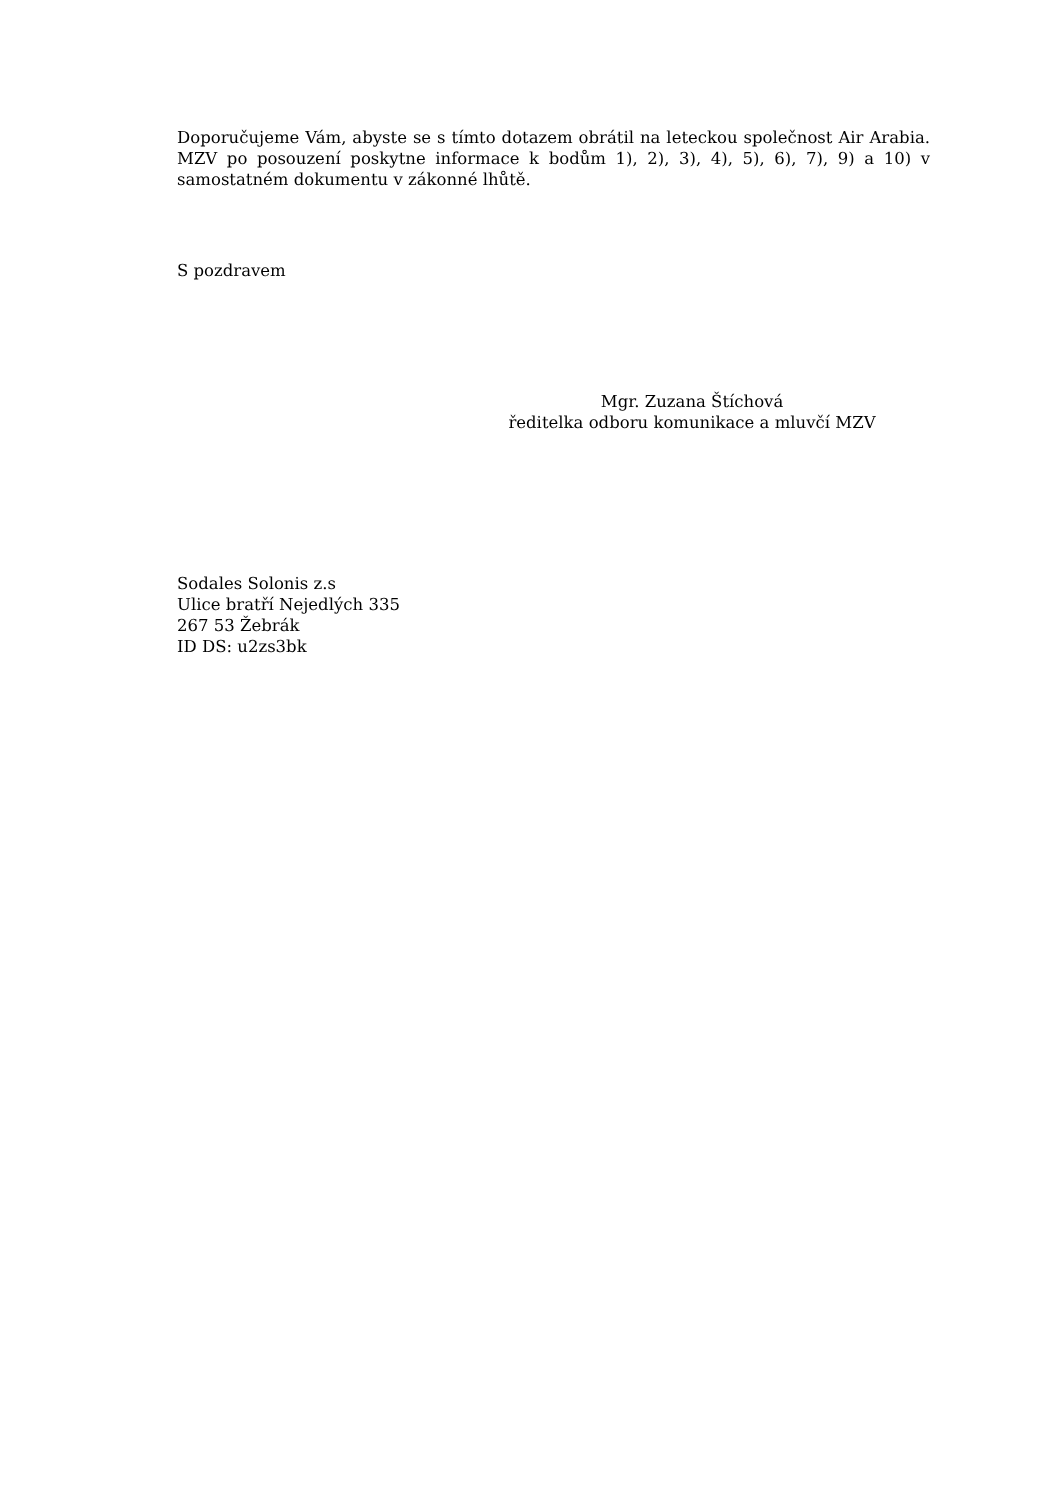Doporučujeme Vám, abyste se s tímto dotazem obrátil na leteckou společnost Air Arabia. MZV po posouzení poskytne informace k bodům 1), 2), 3), 4), 5), 6), 7), 9) a 10) v samostatném dokumentu v zákonné lhůtě.
S pozdravem
Mgr. Zuzana Štíchová
ředitelka odboru komunikace a mluvčí MZV
Sodales Solonis z.s
Ulice bratří Nejedlých 335
267 53 Žebrák
ID DS: u2zs3bk